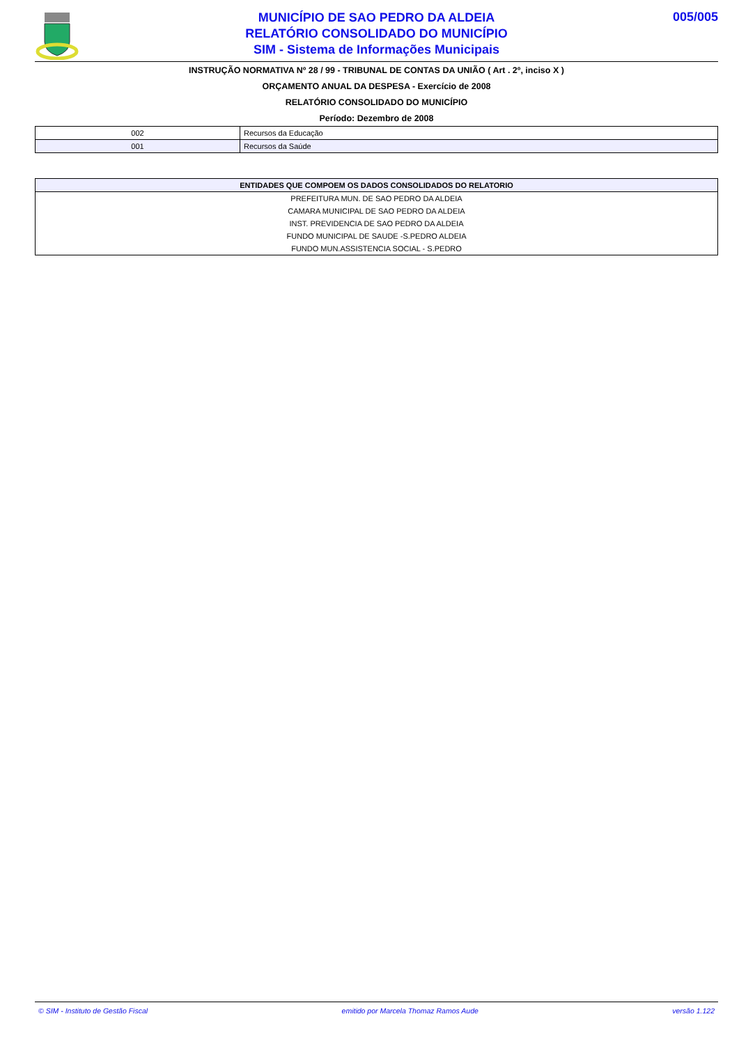MUNICÍPIO DE SAO PEDRO DA ALDEIA
RELATÓRIO CONSOLIDADO DO MUNICÍPIO
SIM - Sistema de Informações Municipais
005/005
INSTRUÇÃO NORMATIVA Nº 28 / 99 - TRIBUNAL DE CONTAS DA UNIÃO ( Art . 2º, inciso X )
ORÇAMENTO ANUAL DA DESPESA - Exercício de 2008
RELATÓRIO CONSOLIDADO DO MUNICÍPIO
Período: Dezembro de 2008
| 002 | Recursos da Educação |
| 001 | Recursos da Saúde |
| ENTIDADES QUE COMPOEM OS DADOS CONSOLIDADOS DO RELATORIO |
| --- |
| PREFEITURA MUN. DE SAO PEDRO DA ALDEIA |
| CAMARA MUNICIPAL DE SAO PEDRO DA ALDEIA |
| INST. PREVIDENCIA DE SAO PEDRO DA ALDEIA |
| FUNDO MUNICIPAL DE SAUDE -S.PEDRO ALDEIA |
| FUNDO MUN.ASSISTENCIA SOCIAL - S.PEDRO |
© SIM - Instituto de Gestão Fiscal emitido por Marcela Thomaz Ramos Aude versão 1.122